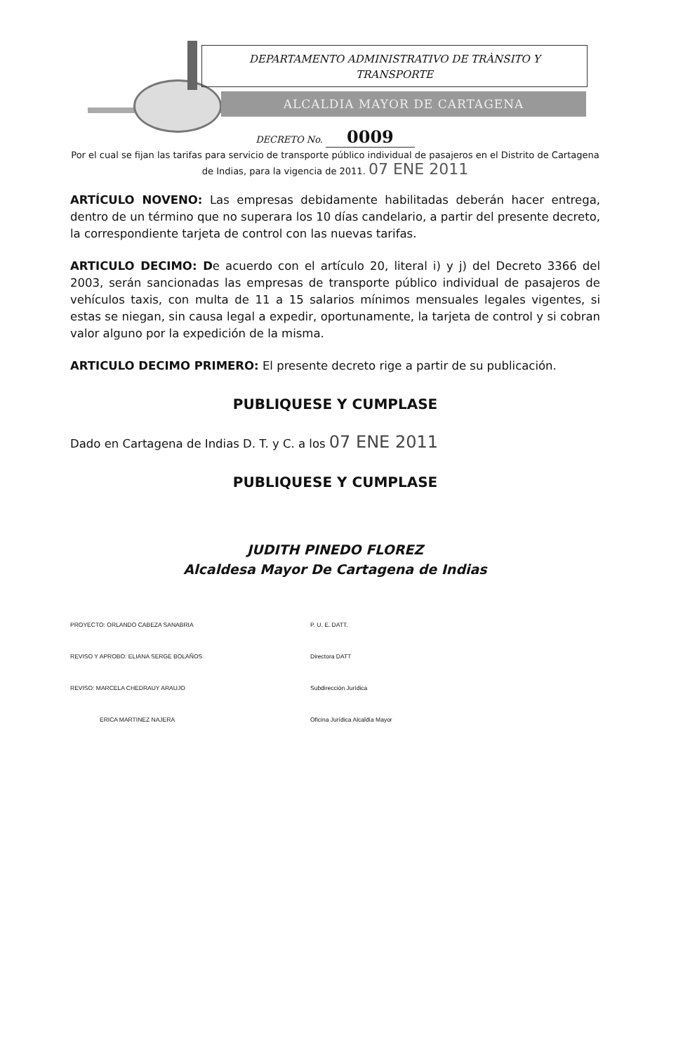DEPARTAMENTO ADMINISTRATIVO DE TRÀNSITO Y
TRANSPORTE
ALCALDIA MAYOR DE CARTAGENA
DECRETO No. 0009
Por el cual se fijan las tarifas para servicio de transporte público individual de pasajeros en el Distrito de Cartagena de Indias, para la vigencia de 2011. 07 ENE 2011
ARTÍCULO NOVENO: Las empresas debidamente habilitadas deberán hacer entrega, dentro de un término que no superara los 10 días candelario, a partir del presente decreto, la correspondiente tarjeta de control con las nuevas tarifas.
ARTICULO DECIMO: De acuerdo con el artículo 20, literal i) y j) del Decreto 3366 del 2003, serán sancionadas las empresas de transporte público individual de pasajeros de vehículos taxis, con multa de 11 a 15 salarios mínimos mensuales legales vigentes, si estas se niegan, sin causa legal a expedir, oportunamente, la tarjeta de control y si cobran valor alguno por la expedición de la misma.
ARTICULO DECIMO PRIMERO: El presente decreto rige a partir de su publicación.
PUBLIQUESE Y CUMPLASE
Dado en Cartagena de Indias D. T. y C. a los 07 ENE 2011
PUBLIQUESE Y CUMPLASE
JUDITH PINEDO FLOREZ
Alcaldesa Mayor De Cartagena de Indias
| PROYECTO: ORLANDO CABEZA SANABRIA | P. U. E. DATT. |
| REVISO Y APROBO: ELIANA SERGE BOLAÑOS | Directora DATT |
| REVISO: MARCELA CHEDRAUY ARAUJO | Subdirección Jurídica |
| ERICA MARTINEZ NAJERA | Oficina Jurídica Alcaldía Mayor |